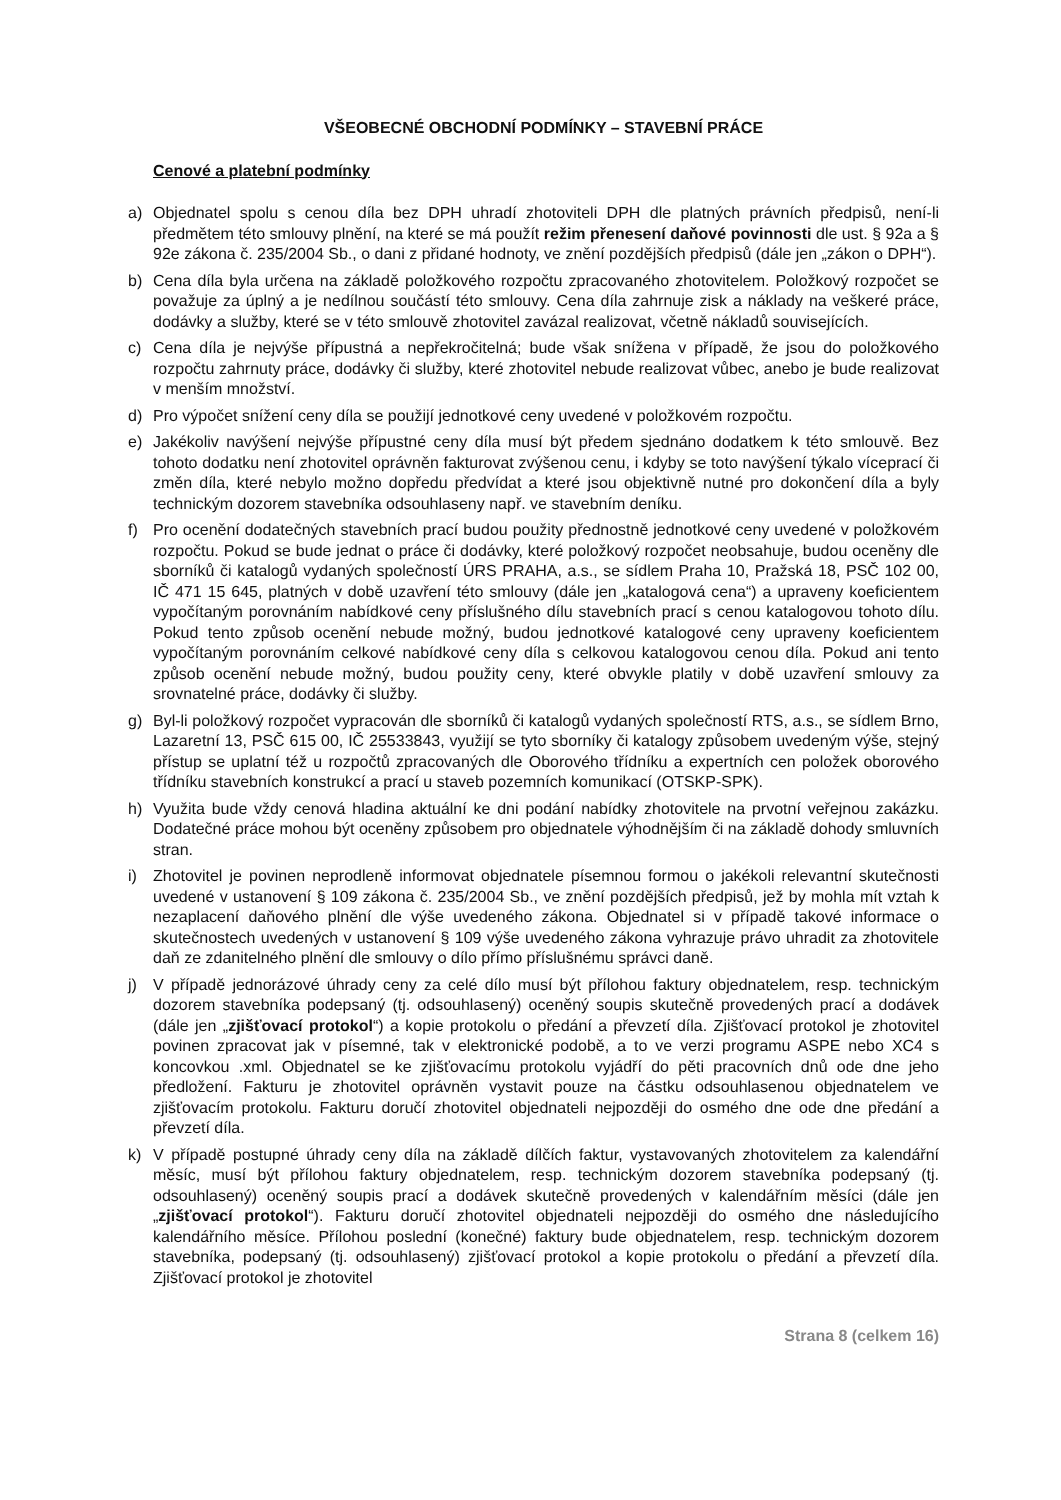VŠEOBECNÉ OBCHODNÍ PODMÍNKY – STAVEBNÍ PRÁCE
Cenové a platební podmínky
a) Objednatel spolu s cenou díla bez DPH uhradí zhotoviteli DPH dle platných právních předpisů, není-li předmětem této smlouvy plnění, na které se má použít režim přenesení daňové povinnosti dle ust. § 92a a § 92e zákona č. 235/2004 Sb., o dani z přidané hodnoty, ve znění pozdějších předpisů (dále jen „zákon o DPH“).
b) Cena díla byla určena na základě položkového rozpočtu zpracovaného zhotovitelem. Položkový rozpočet se považuje za úplný a je nedílnou součástí této smlouvy. Cena díla zahrnuje zisk a náklady na veškeré práce, dodávky a služby, které se v této smlouvě zhotovitel zavázal realizovat, včetně nákladů souvisejících.
c) Cena díla je nejvýše přípustná a nepřekročitelná; bude však snížena v případě, že jsou do položkového rozpočtu zahrnuty práce, dodávky či služby, které zhotovitel nebude realizovat vůbec, anebo je bude realizovat v menším množství.
d) Pro výpočet snížení ceny díla se použijí jednotkové ceny uvedené v položkovém rozpočtu.
e) Jakékoliv navýšení nejvýše přípustné ceny díla musí být předem sjednáno dodatkem k této smlouvě. Bez tohoto dodatku není zhotovitel oprávněn fakturovat zvýšenou cenu, i kdyby se toto navýšení týkalo víceprací či změn díla, které nebylo možno dopředu předvídat a které jsou objektivně nutné pro dokončení díla a byly technickým dozorem stavebníka odsouhlaseny např. ve stavebním deníku.
f) Pro ocenění dodatečných stavebních prací budou použity přednostně jednotkové ceny uvedené v položkovém rozpočtu. Pokud se bude jednat o práce či dodávky, které položkový rozpočet neobsahuje, budou oceněny dle sborníků či katalogů vydaných společností ÚRS PRAHA, a.s., se sídlem Praha 10, Pražská 18, PSČ 102 00, IČ 471 15 645, platných v době uzavření této smlouvy (dále jen „katalogová cena“) a upraveny koeficientem vypočítaným porovnáním nabídkové ceny příslušného dílu stavebních prací s cenou katalogovou tohoto dílu. Pokud tento způsob ocenění nebude možný, budou jednotkové katalogové ceny upraveny koeficientem vypočítaným porovnáním celkové nabídkové ceny díla s celkovou katalogovou cenou díla. Pokud ani tento způsob ocenění nebude možný, budou použity ceny, které obvykle platily v době uzavření smlouvy za srovnatelné práce, dodávky či služby.
g) Byl-li položkový rozpočet vypracován dle sborníků či katalogů vydaných společností RTS, a.s., se sídlem Brno, Lazaretní 13, PSČ 615 00, IČ 25533843, využijí se tyto sborníky či katalogy způsobem uvedeným výše, stejný přístup se uplatní též u rozpočtů zpracovaných dle Oborového třídníku a expertních cen položek oborového třídníku stavebních konstrukcí a prací u staveb pozemních komunikací (OTSKP-SPK).
h) Využita bude vždy cenová hladina aktuální ke dni podání nabídky zhotovitele na prvotní veřejnou zakázku. Dodatečné práce mohou být oceněny způsobem pro objednatele výhodnějším či na základě dohody smluvních stran.
i) Zhotovitel je povinen neprodleně informovat objednatele písemnou formou o jakékoli relevantní skutečnosti uvedené v ustanovení § 109 zákona č. 235/2004 Sb., ve znění pozdějších předpisů, jež by mohla mít vztah k nezaplacení daňového plnění dle výše uvedeného zákona. Objednatel si v případě takové informace o skutečnostech uvedených v ustanovení § 109 výše uvedeného zákona vyhrazuje právo uhradit za zhotovitele daň ze zdanitelného plnění dle smlouvy o dílo přímo příslušnému správci daně.
j) V případě jednorázové úhrady ceny za celé dílo musí být přílohou faktury objednatelem, resp. technickým dozorem stavebníka podepsaný (tj. odsouhlasený) oceněný soupis skutečně provedených prací a dodávek (dále jen „zjišťovací protokol“) a kopie protokolu o předání a převzetí díla. Zjišťovací protokol je zhotovitel povinen zpracovat jak v písemné, tak v elektronické podobě, a to ve verzi programu ASPE nebo XC4 s koncovkou .xml. Objednatel se ke zjišťovacímu protokolu vyjádří do pěti pracovních dnů ode dne jeho předložení. Fakturu je zhotovitel oprávněn vystavit pouze na částku odsouhlasenou objednatelem ve zjišťovacím protokolu. Fakturu doručí zhotovitel objednateli nejpozději do osmého dne ode dne předání a převzetí díla.
k) V případě postupné úhrady ceny díla na základě dílčích faktur, vystavovaných zhotovitelem za kalendářní měsíc, musí být přílohou faktury objednatelem, resp. technickým dozorem stavebníka podepsaný (tj. odsouhlasený) oceněný soupis prací a dodávek skutečně provedených v kalendářním měsíci (dále jen „zjišťovací protokol“). Fakturu doručí zhotovitel objednateli nejpozději do osmého dne následujícího kalendářního měsíce. Přílohou poslední (konečné) faktury bude objednatelem, resp. technickým dozorem stavebníka, podepsaný (tj. odsouhlasený) zjišťovací protokol a kopie protokolu o předání a převzetí díla. Zjišťovací protokol je zhotovitel
Strana 8 (celkem 16)